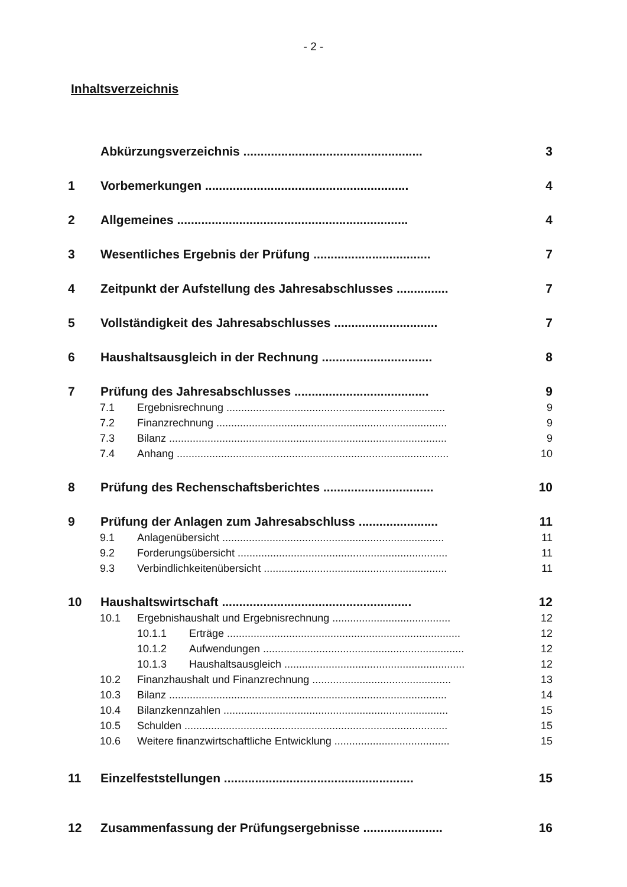- 2 -
Inhaltsverzeichnis
Abkürzungsverzeichnis .................................................... 3
1 Vorbemerkungen ........................................................... 4
2 Allgemeines ................................................................... 4
3 Wesentliches Ergebnis der Prüfung .................................. 7
4 Zeitpunkt der Aufstellung des Jahresabschlusses ............... 7
5 Vollständigkeit des Jahresabschlusses .............................. 7
6 Haushaltsausgleich in der Rechnung ................................ 8
7 Prüfung des Jahresabschlusses ....................................... 9
7.1 Ergebnisrechnung .......................................................................... 9
7.2 Finanzrechnung .............................................................................. 9
7.3 Bilanz .............................................................................................. 9
7.4 Anhang ............................................................................................ 10
8 Prüfung des Rechenschaftsberichtes ................................ 10
9 Prüfung der Anlagen zum Jahresabschluss ....................... 11
9.1 Anlagenübersicht ........................................................................... 11
9.2 Forderungsübersicht ....................................................................... 11
9.3 Verbindlichkeitenübersicht .............................................................. 11
10 Haushaltswirtschaft ....................................................... 12
10.1 Ergebnishaushalt und Ergebnisrechnung ........................................ 12
10.1.1 Erträge ............................................................................... 12
10.1.2 Aufwendungen .................................................................... 12
10.1.3 Haushaltsausgleich ............................................................. 12
10.2 Finanzhaushalt und Finanzrechnung ............................................... 13
10.3 Bilanz .............................................................................................. 14
10.4 Bilanzkennzahlen ............................................................................ 15
10.5 Schulden ......................................................................................... 15
10.6 Weitere finanzwirtschaftliche Entwicklung ....................................... 15
11 Einzelfeststellungen ....................................................... 15
12 Zusammenfassung der Prüfungsergebnisse ....................... 16